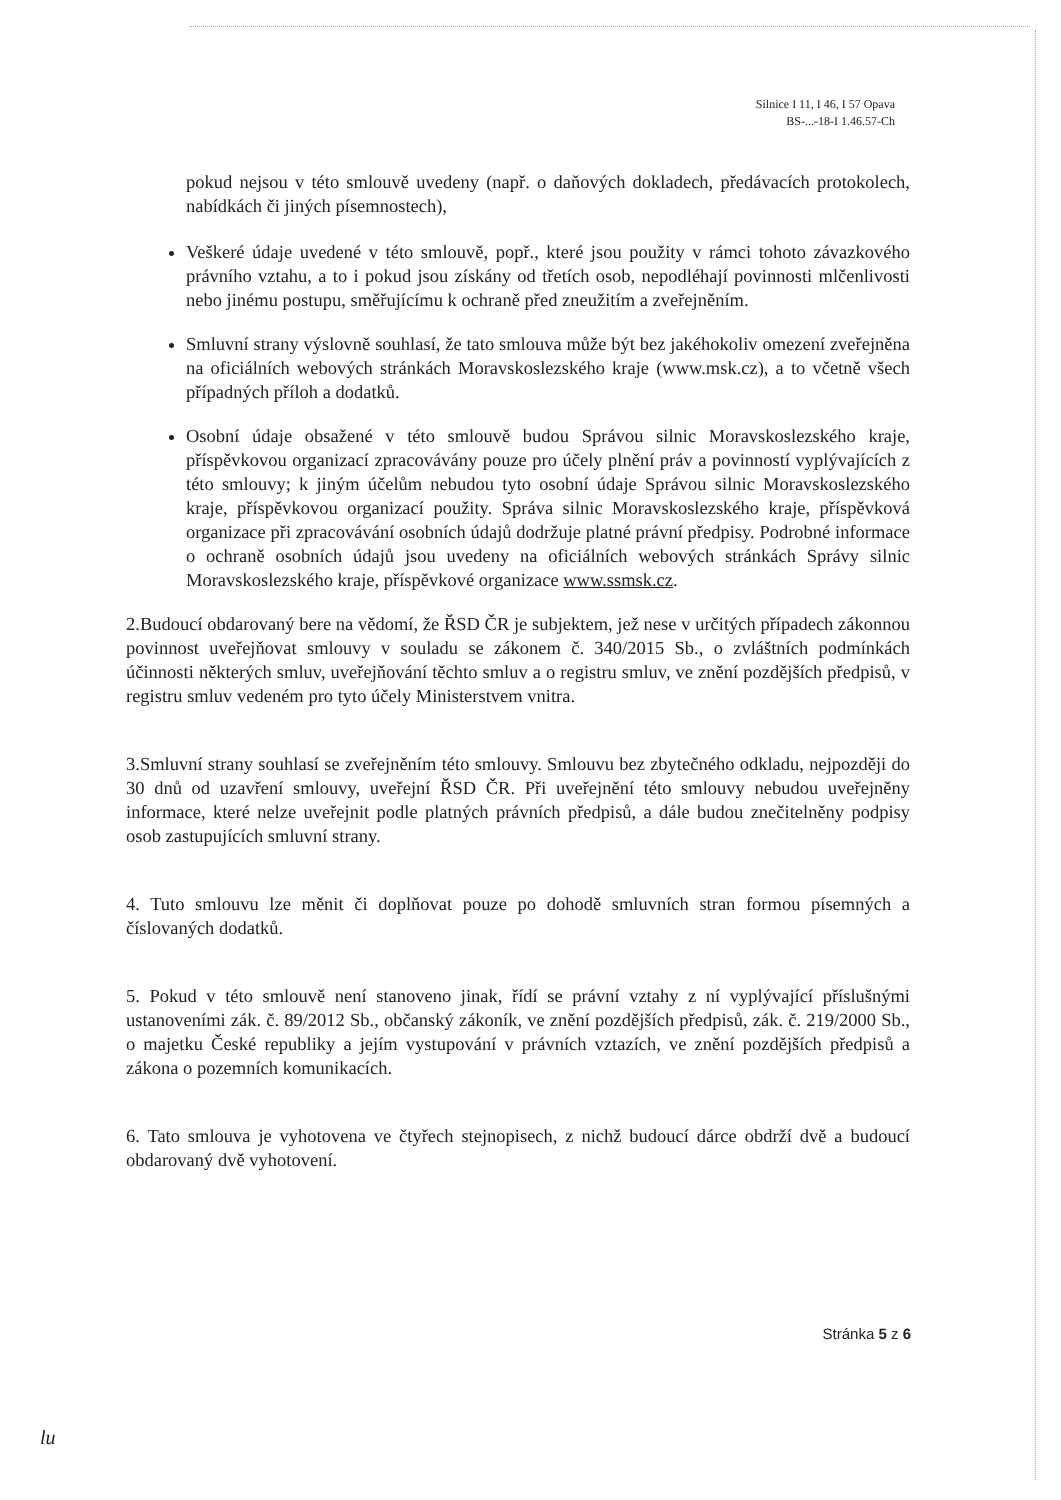Silnice I 11, I 46, I 57 Opava
BS-...-18-I 1.46.57-Ch
pokud nejsou v této smlouvě uvedeny (např. o daňových dokladech, předávacích protokolech, nabídkách či jiných písemnostech),
Veškeré údaje uvedené v této smlouvě, popř., které jsou použity v rámci tohoto závazkového právního vztahu, a to i pokud jsou získány od třetích osob, nepodléhají povinnosti mlčenlivosti nebo jinému postupu, směřujícímu k ochraně před zneužitím a zveřejněním.
Smluvní strany výslovně souhlasí, že tato smlouva může být bez jakéhokoliv omezení zveřejněna na oficiálních webových stránkách Moravskoslezského kraje (www.msk.cz), a to včetně všech případných příloh a dodatků.
Osobní údaje obsažené v této smlouvě budou Správou silnic Moravskoslezského kraje, příspěvkovou organizací zpracovávány pouze pro účely plnění práv a povinností vyplývajících z této smlouvy; k jiným účelům nebudou tyto osobní údaje Správou silnic Moravskoslezského kraje, příspěvkovou organizací použity. Správa silnic Moravskoslezského kraje, příspěvková organizace při zpracovávání osobních údajů dodržuje platné právní předpisy. Podrobné informace o ochraně osobních údajů jsou uvedeny na oficiálních webových stránkách Správy silnic Moravskoslezského kraje, příspěvkové organizace www.ssmsk.cz.
2.Budoucí obdarovaný bere na vědomí, že ŘSD ČR je subjektem, jež nese v určitých případech zákonnou povinnost uveřejňovat smlouvy v souladu se zákonem č. 340/2015 Sb., o zvláštních podmínkách účinnosti některých smluv, uveřejňování těchto smluv a o registru smluv, ve znění pozdějších předpisů, v registru smluv vedeném pro tyto účely Ministerstvem vnitra.
3.Smluvní strany souhlasí se zveřejněním této smlouvy. Smlouvu bez zbytečného odkladu, nejpozději do 30 dnů od uzavření smlouvy, uveřejní ŘSD ČR. Při uveřejnění této smlouvy nebudou uveřejněny informace, které nelze uveřejnit podle platných právních předpisů, a dále budou znečitelněny podpisy osob zastupujících smluvní strany.
4. Tuto smlouvu lze měnit či doplňovat pouze po dohodě smluvních stran formou písemných a číslovaných dodatků.
5. Pokud v této smlouvě není stanoveno jinak, řídí se právní vztahy z ní vyplývající příslušnými ustanoveními zák. č. 89/2012 Sb., občanský zákoník, ve znění pozdějších předpisů, zák. č. 219/2000 Sb., o majetku České republiky a jejím vystupování v právních vztazích, ve znění pozdějších předpisů a zákona o pozemních komunikacích.
6. Tato smlouva je vyhotovena ve čtyřech stejnopisech, z nichž budoucí dárce obdrží dvě a budoucí obdarovaný dvě vyhotovení.
Stránka 5 z 6
lu